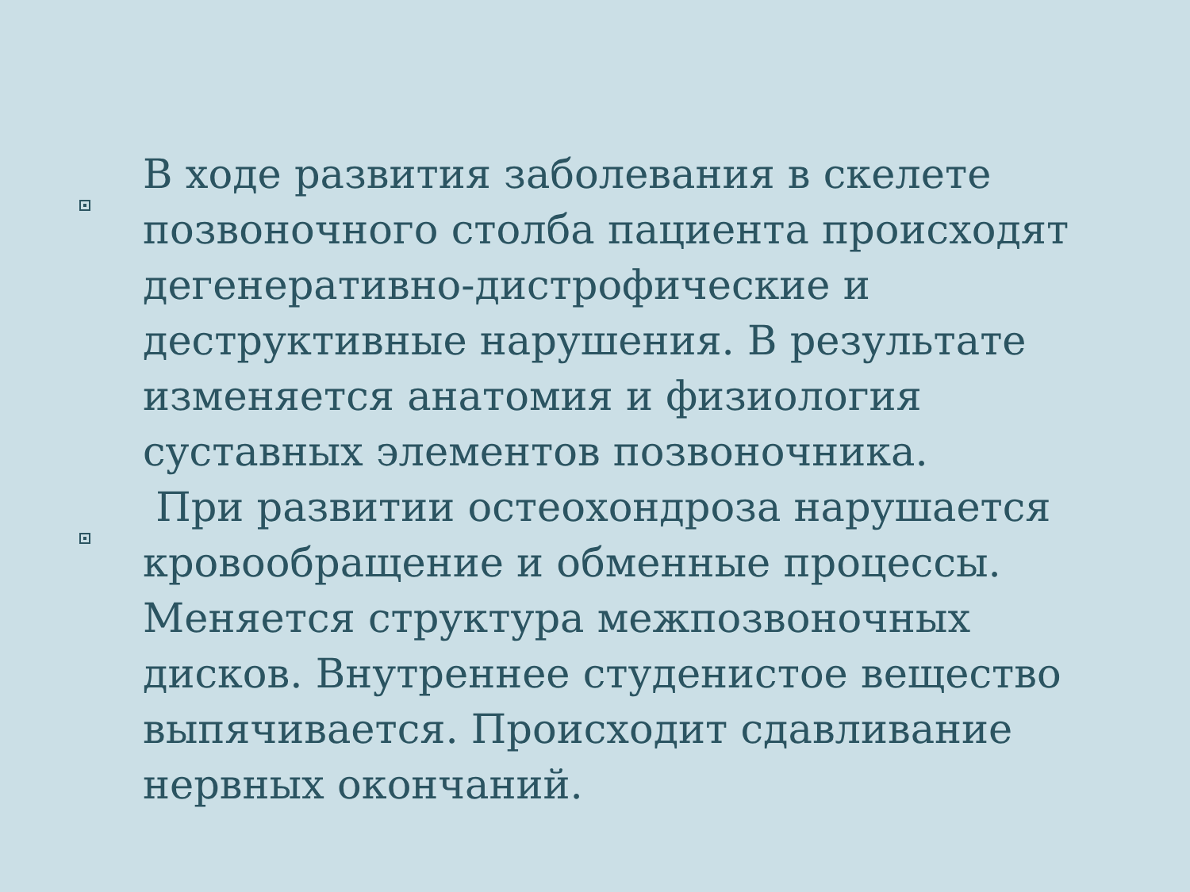В ходе развития заболевания в скелете позвоночного столба пациента происходят дегенеративно-дистрофические и деструктивные нарушения. В результате изменяется анатомия и физиология суставных элементов позвоночника.
При развитии остеохондроза нарушается кровообращение и обменные процессы. Меняется структура межпозвоночных дисков. Внутреннее студенистое вещество выпячивается. Происходит сдавливание нервных окончаний.